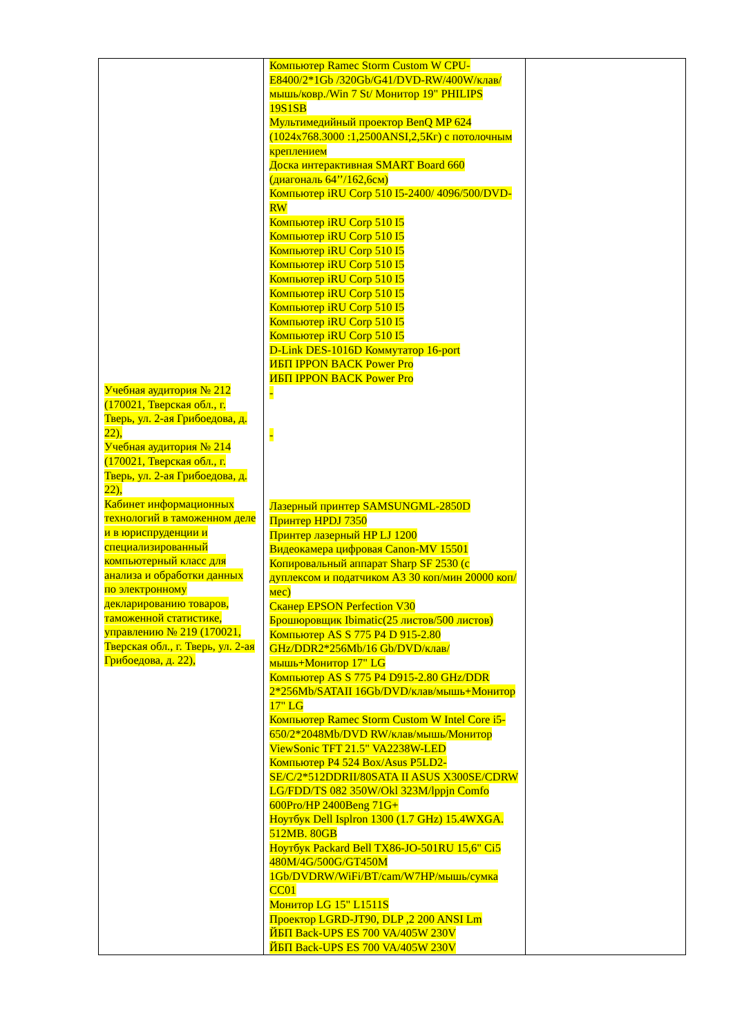| Учебная аудитория № 212 (170021, Тверская обл., г. Тверь, ул. 2-ая Грибоедова, д. 22), Учебная аудитория № 214 (170021, Тверская обл., г. Тверь, ул. 2-ая Грибоедова, д. 22), Кабинет информационных технологий в таможенном деле и в юриспруденции и специализированный компьютерный класс для анализа и обработки данных по электронному декларированию товаров, таможенной статистике, управлению № 219 (170021, Тверская обл., г. Тверь, ул. 2-ая Грибоедова, д. 22), | Компьютер Ramec Storm Custom W CPU-E8400/2*1Gb /320Gb/G41/DVD-RW/400W/клав/мышь/ковр./Win 7 St/ Монитор 19" PHILIPS 19S1SB Мультимедийный проектор BenQ MP 624 (1024x768.3000 :1,2500ANSI,2,5Кг) с потолочным креплением Доска интерактивная SMART Board 660 (диагональ 64’’/162,6см) Компьютер iRU Corp 510 I5-2400/ 4096/500/DVD-RW Компьютер iRU Corp 510 I5 Компьютер iRU Corp 510 I5 Компьютер iRU Corp 510 I5 Компьютер iRU Corp 510 I5 Компьютер iRU Corp 510 I5 Компьютер iRU Corp 510 I5 Компьютер iRU Corp 510 I5 Компьютер iRU Corp 510 I5 Компьютер iRU Corp 510 I5 D-Link DES-1016D Коммутатор 16-port ИБП IPPON BACK Power Pro ИБП IPPON BACK Power Pro - - Лазерный принтер SAMSUNGML-2850D Принтер HPDJ 7350 Принтер лазерный HP LJ 1200 Видеокамера цифровая Canon-MV 15501 Копировальный аппарат Sharp SF 2530 (с дуплексом и податчиком А3 30 коп/мин 20000 коп/мес) Сканер EPSON Perfection V30 Брошюровщик Ibimatic(25 листов/500 листов) Компьютер AS S 775 P4 D 915-2.80 GHz/DDR2*256Mb/16 Gb/DVD/клав/мышь+Монитор 17" LG Компьютер AS S 775 P4 D915-2.80 GHz/DDR 2*256Mb/SATAII 16Gb/DVD/клав/мышь+Монитор 17" LG Компьютер Ramec Storm Custom W Intel Core i5-650/2*2048Mb/DVD RW/клав/мышь/Монитор ViewSonic TFT 21.5" VA2238W-LED Компьютер P4 524 Box/Asus P5LD2-SE/C/2*512DDRII/80SATA II ASUS X300SE/CDRW LG/FDD/TS 082 350W/Okl 323M/lppjn Comfo 600Pro/HP 2400Beng 71G+ Ноутбук Dell Isplron 1300 (1.7 GHz) 15.4WXGA. 512MB. 80GB Ноутбук Packard Bell TX86-JO-501RU 15,6" Ci5 480M/4G/500G/GT450M 1Gb/DVDRW/WiFi/BT/cam/W7HP/мышь/сумка CC01 Монитор LG 15" L1511S Проектор LGRD-JT90, DLP ,2 200 ANSI Lm ЙБП Back-UPS ES 700 VA/405W 230V ЙБП Back-UPS ES 700 VA/405W 230V | |